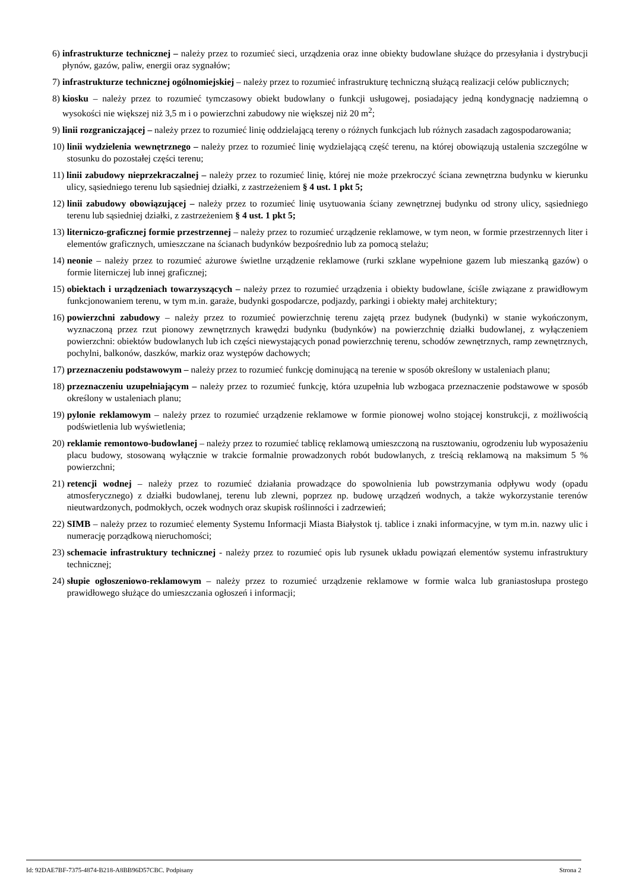6) infrastrukturze technicznej – należy przez to rozumieć sieci, urządzenia oraz inne obiekty budowlane służące do przesyłania i dystrybucji płynów, gazów, paliw, energii oraz sygnałów;
7) infrastrukturze technicznej ogólnomiejskiej – należy przez to rozumieć infrastrukturę techniczną służącą realizacji celów publicznych;
8) kiosku – należy przez to rozumieć tymczasowy obiekt budowlany o funkcji usługowej, posiadający jedną kondygnację nadziemną o wysokości nie większej niż 3,5 m i o powierzchni zabudowy nie większej niż 20 m<sup>2</sup>;
9) linii rozgraniczającej – należy przez to rozumieć linię oddzielającą tereny o różnych funkcjach lub różnych zasadach zagospodarowania;
10) linii wydzielenia wewnętrznego – należy przez to rozumieć linię wydzielającą część terenu, na której obowiązują ustalenia szczególne w stosunku do pozostałej części terenu;
11) linii zabudowy nieprzekraczalnej – należy przez to rozumieć linię, której nie może przekroczyć ściana zewnętrzna budynku w kierunku ulicy, sąsiedniego terenu lub sąsiedniej działki, z zastrzeżeniem § 4 ust. 1 pkt 5;
12) linii zabudowy obowiązującej – należy przez to rozumieć linię usytuowania ściany zewnętrznej budynku od strony ulicy, sąsiedniego terenu lub sąsiedniej działki, z zastrzeżeniem § 4 ust. 1 pkt 5;
13) literniczo-graficznej formie przestrzennej – należy przez to rozumieć urządzenie reklamowe, w tym neon, w formie przestrzennych liter i elementów graficznych, umieszczane na ścianach budynków bezpośrednio lub za pomocą stelażu;
14) neonie – należy przez to rozumieć ażurowe świetlne urządzenie reklamowe (rurki szklane wypełnione gazem lub mieszanką gazów) o formie literniczej lub innej graficznej;
15) obiektach i urządzeniach towarzyszących – należy przez to rozumieć urządzenia i obiekty budowlane, ściśle związane z prawidłowym funkcjonowaniem terenu, w tym m.in. garaże, budynki gospodarcze, podjazdy, parkingi i obiekty małej architektury;
16) powierzchni zabudowy – należy przez to rozumieć powierzchnię terenu zajętą przez budynek (budynki) w stanie wykończonym, wyznaczoną przez rzut pionowy zewnętrznych krawędzi budynku (budynków) na powierzchnię działki budowlanej, z wyłączeniem powierzchni: obiektów budowlanych lub ich części niewystających ponad powierzchnię terenu, schodów zewnętrznych, ramp zewnętrznych, pochylni, balkonów, daszków, markiz oraz występów dachowych;
17) przeznaczeniu podstawowym – należy przez to rozumieć funkcję dominującą na terenie w sposób określony w ustaleniach planu;
18) przeznaczeniu uzupełniającym – należy przez to rozumieć funkcję, która uzupełnia lub wzbogaca przeznaczenie podstawowe w sposób określony w ustaleniach planu;
19) pylonie reklamowym – należy przez to rozumieć urządzenie reklamowe w formie pionowej wolno stojącej konstrukcji, z możliwością podświetlenia lub wyświetlenia;
20) reklamie remontowo-budowlanej – należy przez to rozumieć tablicę reklamową umieszczoną na rusztowaniu, ogrodzeniu lub wyposażeniu placu budowy, stosowaną wyłącznie w trakcie formalnie prowadzonych robót budowlanych, z treścią reklamową na maksimum 5 % powierzchni;
21) retencji wodnej – należy przez to rozumieć działania prowadzące do spowolnienia lub powstrzymania odpływu wody (opadu atmosferycznego) z działki budowlanej, terenu lub zlewni, poprzez np. budowę urządzeń wodnych, a także wykorzystanie terenów nieutwardzonych, podmokłych, oczek wodnych oraz skupisk roślinności i zadrzewień;
22) SIMB – należy przez to rozumieć elementy Systemu Informacji Miasta Białystok tj. tablice i znaki informacyjne, w tym m.in. nazwy ulic i numerację porządkową nieruchomości;
23) schemacie infrastruktury technicznej - należy przez to rozumieć opis lub rysunek układu powiązań elementów systemu infrastruktury technicznej;
24) słupie ogłoszeniowo-reklamowym – należy przez to rozumieć urządzenie reklamowe w formie walca lub graniastosłupa prostego prawidłowego służące do umieszczania ogłoszeń i informacji;
Id: 92DAE7BF-7375-4874-B218-A8BB96D57CBC. Podpisany Strona 2